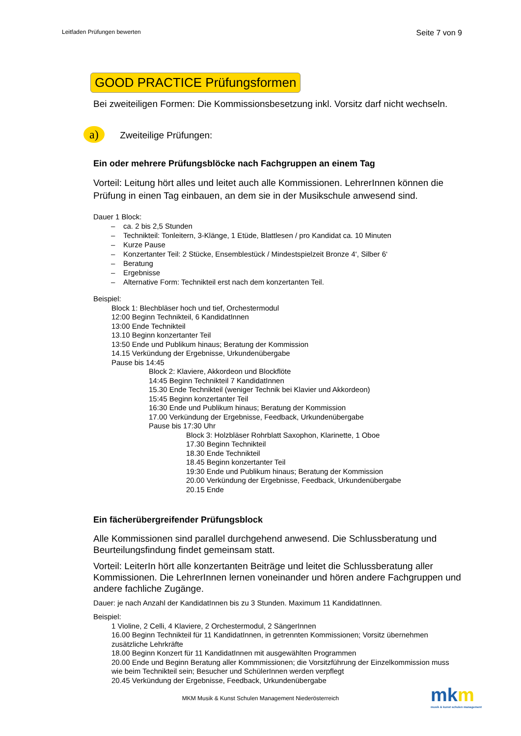Leitfaden Prüfungen bewerten Seite 7 von 9
GOOD PRACTICE Prüfungsformen
Bei zweiteiligen Formen: Die Kommissionsbesetzung inkl. Vorsitz darf nicht wechseln.
a) Zweiteilige Prüfungen:
Ein oder mehrere Prüfungsblöcke nach Fachgruppen an einem Tag
Vorteil: Leitung hört alles und leitet auch alle Kommissionen. LehrerInnen können die Prüfung in einen Tag einbauen, an dem sie in der Musikschule anwesend sind.
Dauer 1 Block:
– ca. 2 bis 2,5 Stunden
– Technikteil: Tonleitern, 3-Klänge, 1 Etüde, Blattlesen / pro Kandidat ca. 10 Minuten
– Kurze Pause
– Konzertanter Teil: 2 Stücke, Ensemblestück / Mindestspielzeit Bronze 4‘, Silber 6‘
– Beratung
– Ergebnisse
– Alternative Form: Technikteil erst nach dem konzertanten Teil.
Beispiel:
Block 1: Blechbläser hoch und tief, Orchestermodul
12:00 Beginn Technikteil, 6 KandidatInnen
13:00 Ende Technikteil
13.10 Beginn konzertanter Teil
13:50 Ende und Publikum hinaus; Beratung der Kommission
14.15 Verkündung der Ergebnisse, Urkundenübergabe
Pause bis 14:45
Block 2: Klaviere, Akkordeon und Blockflöte
14:45 Beginn Technikteil 7 KandidatInnen
15.30 Ende Technikteil (weniger Technik bei Klavier und Akkordeon)
15:45 Beginn konzertanter Teil
16:30 Ende und Publikum hinaus; Beratung der Kommission
17.00 Verkündung der Ergebnisse, Feedback, Urkundenübergabe
Pause bis 17:30 Uhr
Block 3: Holzbläser Rohrblatt Saxophon, Klarinette, 1 Oboe
17.30 Beginn Technikteil
18.30 Ende Technikteil
18.45 Beginn konzertanter Teil
19:30 Ende und Publikum hinaus; Beratung der Kommission
20.00 Verkündung der Ergebnisse, Feedback, Urkundenübergabe
20.15 Ende
Ein fächerübergreifender Prüfungsblock
Alle Kommissionen sind parallel durchgehend anwesend. Die Schlussberatung und Beurteilungsfindung findet gemeinsam statt.
Vorteil: LeiterIn hört alle konzertanten Beiträge und leitet die Schlussberatung aller Kommissionen. Die LehrerInnen lernen voneinander und hören andere Fachgruppen und andere fachliche Zugänge.
Dauer: je nach Anzahl der KandidatInnen bis zu 3 Stunden. Maximum 11 KandidatInnen.
Beispiel:
1 Violine, 2 Celli, 4 Klaviere, 2 Orchestermodul, 2 SängerInnen
16.00 Beginn Technikteil für 11 KandidatInnen, in getrennten Kommissionen; Vorsitz übernehmen zusätzliche Lehrkräfte
18.00 Beginn Konzert für 11 KandidatInnen mit ausgewählten Programmen
20.00 Ende und Beginn Beratung aller Kommmissionen; die Vorsitzführung der Einzelkommission muss wie beim Technikteil sein; Besucher und SchülerInnen werden verpflegt
20.45 Verkündung der Ergebnisse, Feedback, Urkundenübergabe
MKM Musik & Kunst Schulen Management Niederösterreich
mkm
musik & kunst schulen management